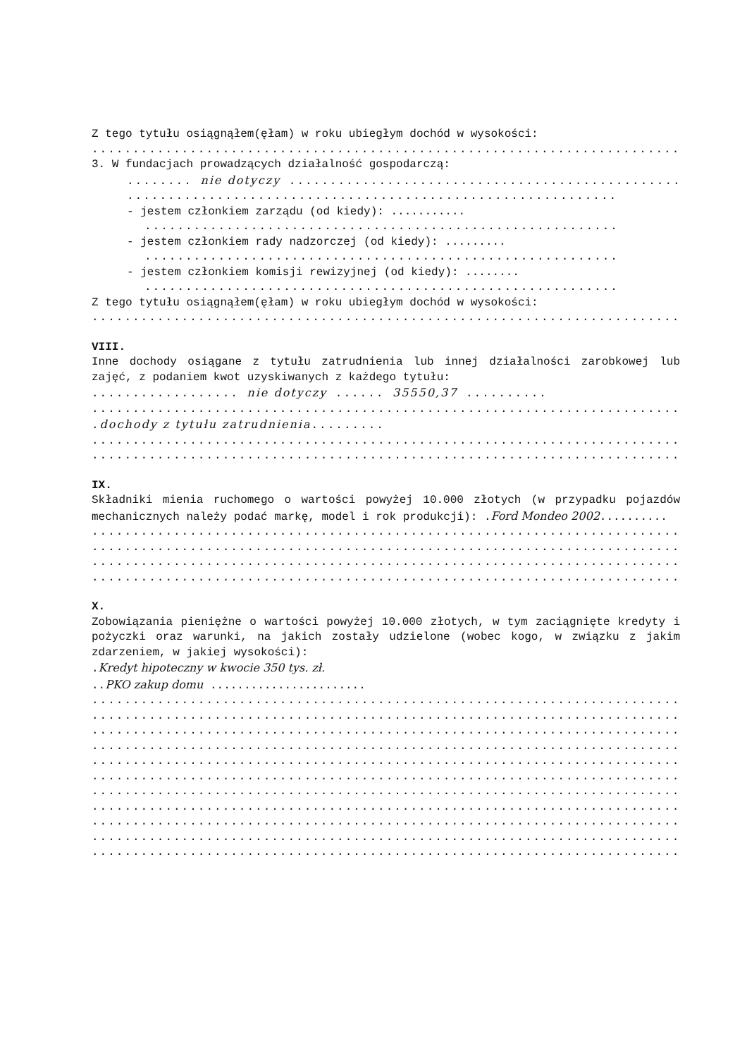Z tego tytułu osiągnąłem(ęłam) w roku ubiegłym dochód w wysokości:
.........................................................................
3. W fundacjach prowadzących działalność gospodarczą:
........ nie dotyczy ..................................................
............................................................
- jestem członkiem zarządu (od kiedy): ...........
..........................................................
- jestem członkiem rady nadzorczej (od kiedy): .........
..........................................................
- jestem członkiem komisji rewizyjnej (od kiedy): ........
..........................................................
Z tego tytułu osiągnąłem(ęłam) w roku ubiegłym dochód w wysokości:
.........................................................................
VIII.
Inne dochody osiągane z tytułu zatrudnienia lub innej działalności zarobkowej lub zajęć, z podaniem kwot uzyskiwanych z każdego tytułu:
.................. nie dotyczy ...... 35550,37 ..........
.........................................................................
.dochody z tytułu zatrudnienia.........
.........................................................................
.........................................................................
IX.
Składniki mienia ruchomego o wartości powyżej 10.000 złotych (w przypadku pojazdów mechanicznych należy podać markę, model i rok produkcji): .Ford Mondeo 2002..........
.........................................................................
.........................................................................
.........................................................................
.........................................................................
X.
Zobowiązania pieniężne o wartości powyżej 10.000 złotych, w tym zaciągnięte kredyty i pożyczki oraz warunki, na jakich zostały udzielone (wobec kogo, w związku z jakim zdarzeniem, w jakiej wysokości):
.Kredyt hipoteczny w kwocie 350 tys. zł.
..PKO zakup domu .......................
.........................................................................
.........................................................................
.........................................................................
.........................................................................
.........................................................................
.........................................................................
.........................................................................
.........................................................................
.........................................................................
.........................................................................
.........................................................................